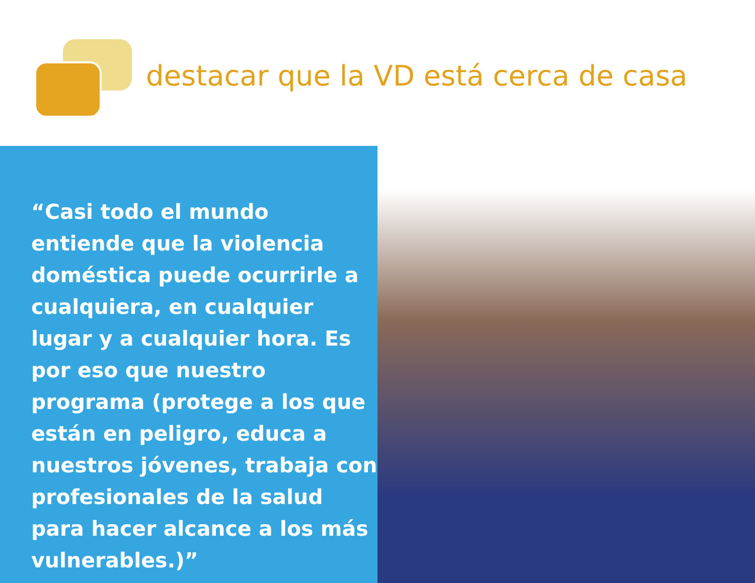destacar que la VD está cerca de casa
“Casi todo el mundo entiende que la violencia doméstica puede ocurrirle a cualquiera, en cualquier lugar y a cualquier hora. Es por eso que nuestro programa (protege a los que están en peligro, educa a nuestros jóvenes, trabaja con profesionales de la salud para hacer alcance a los más vulnerables.)”